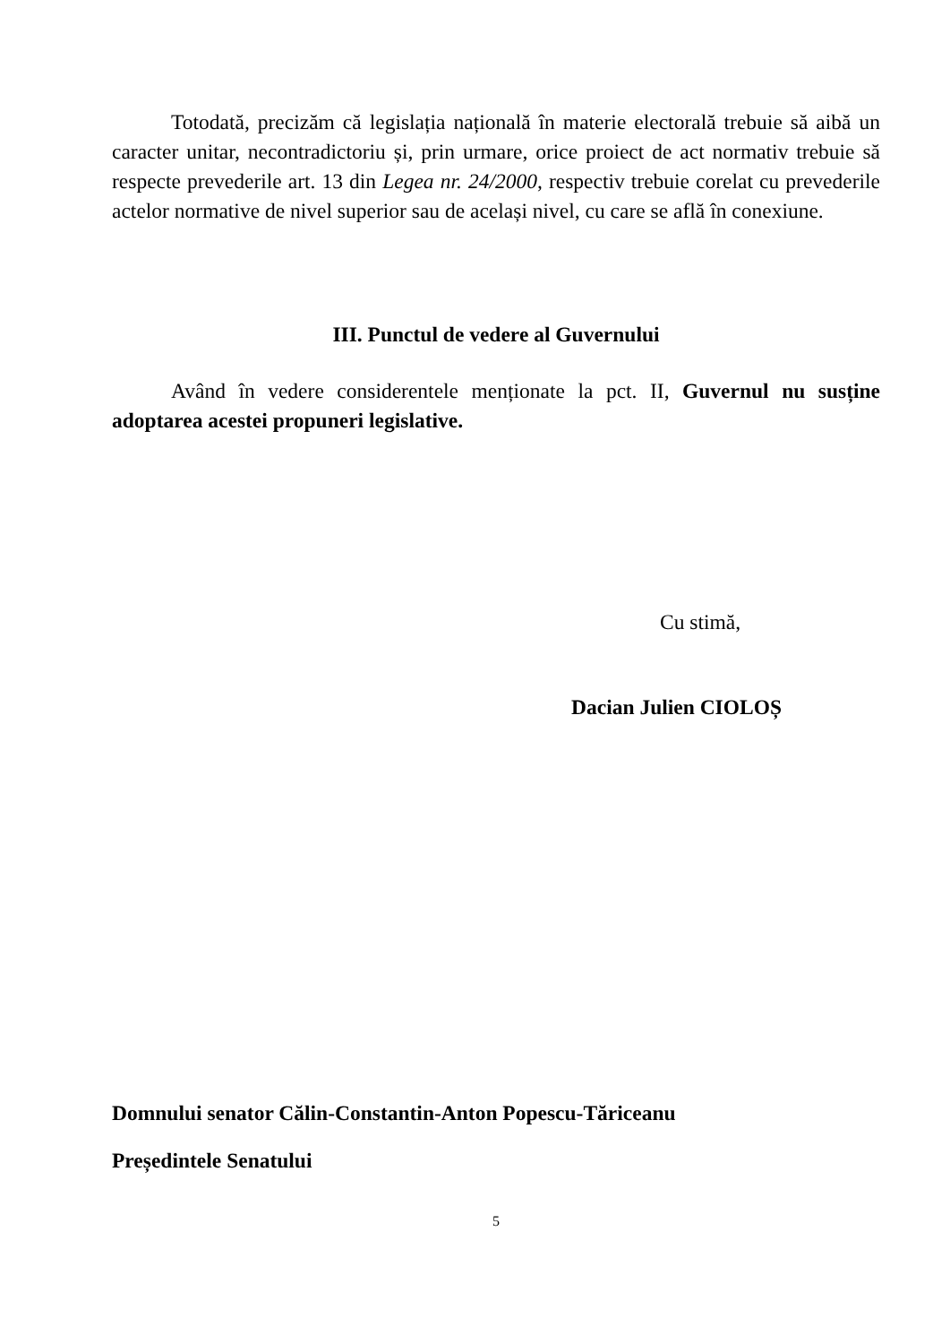Totodată, precizăm că legislația națională în materie electorală trebuie să aibă un caracter unitar, necontradictoriu și, prin urmare, orice proiect de act normativ trebuie să respecte prevederile art. 13 din Legea nr. 24/2000, respectiv trebuie corelat cu prevederile actelor normative de nivel superior sau de același nivel, cu care se află în conexiune.
III. Punctul de vedere al Guvernului
Având în vedere considerentele menționate la pct. II, Guvernul nu susține adoptarea acestei propuneri legislative.
Cu stimă,
Dacian Julien CIOLOȘ
Domnului senator Călin-Constantin-Anton Popescu-Tăriceanu
Președintele Senatului
5